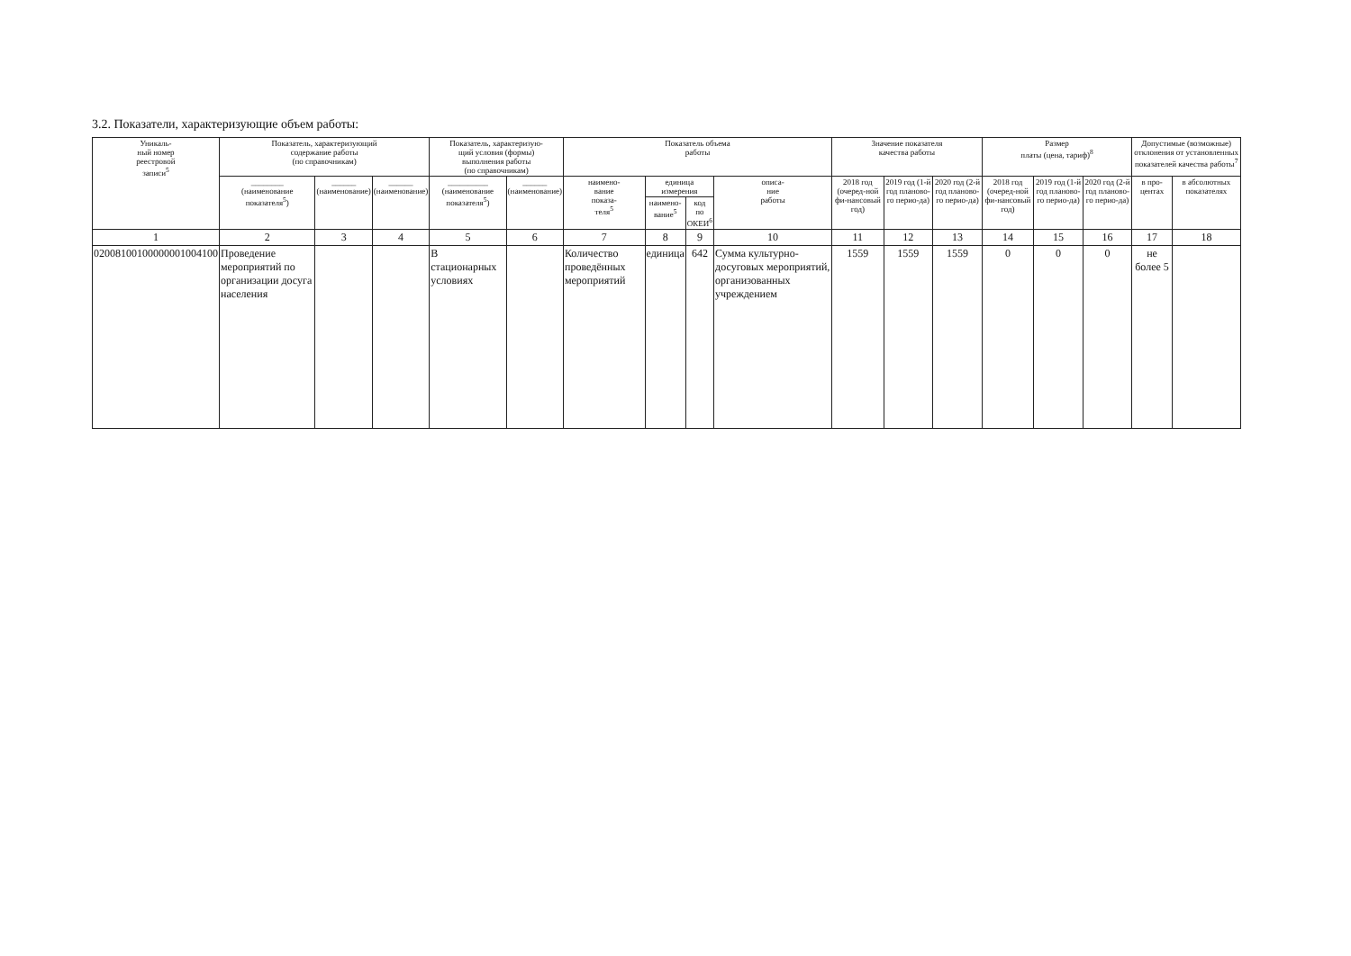3.2. Показатели, характеризующие объем работы:
| Уникаль- ный номер реестровой записи<sup>5</sup> | Показатель, характеризующий содержание работы (по справочникам) | | | Показатель, характеризую- щий условия (формы) выполнения работы (по справочникам) | | Показатель объема работы | | | | Значение показателя качества работы | | | Размер платы (цена, тариф)<sup>8</sup> | | | Допустимые (возможные) отклонения от установленных показателей качества работы<sup>7</sup> | |
| --- | --- | --- | --- | --- | --- | --- | --- | --- | --- | --- | --- | --- | --- | --- | --- | --- | --- |
| | ________ (наименование показателя<sup>5</sup>) | ______ (наименование) | ______ (наименование) | __________ (наименование показателя<sup>5</sup>) | ______ (наименование) | наимено- вание показа- теля<sup>5</sup> | единица измерения | | описа- ние работы | 2018 год (очеред-ной фи-нансовый год) | 2019 год (1-й год планово-го перио-да) | 2020 год (2-й год планово-го перио-да) | 2018 год (очеред-ной фи-нансовый год) | 2019 год (1-й год планово-го перио-да) | 2020 год (2-й год планово-го перио-да) | в про- центах | в абсолютных показателях |
| | | | | | | | наимено- вание<sup>5</sup> | код по ОКЕИ<sup>6</sup> | | | | | | | | | |
| 1 | 2 | 3 | 4 | 5 | 6 | 7 | 8 | 9 | 10 | 11 | 12 | 13 | 14 | 15 | 16 | 17 | 18 |
| 02008100100000001004100 | Проведение мероприятий по организации досуга населения | | | В стационарных условиях | | Количество проведённых мероприятий | единица | 642 | Сумма культурно-досуговых мероприятий, организованных учреждением | 1559 | 1559 | 1559 | 0 | 0 | 0 | не более 5 | |